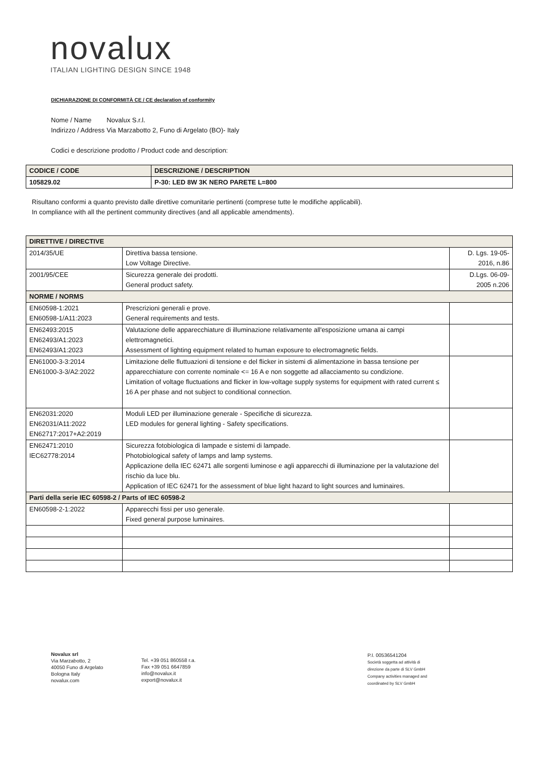novalux
ITALIAN LIGHTING DESIGN SINCE 1948
DICHIARAZIONE DI CONFORMITÀ CE / CE declaration of conformity
| Nome / Name | Novalux S.r.l. |
| Indirizzo / Address | Via Marzabotto 2, Funo di Argelato (BO)- Italy |
Codici e descrizione prodotto / Product code and description:
| CODICE / CODE | DESCRIZIONE / DESCRIPTION |
| --- | --- |
| 105829.02 | P-30: LED 8W 3K NERO PARETE L=800 |
Risultano conformi a quanto previsto dalle direttive comunitarie pertinenti (comprese tutte le modifiche applicabili).
In compliance with all the pertinent community directives (and all applicable amendments).
| DIRETTIVE / DIRECTIVE | | |
| 2014/35/UE | Direttiva bassa tensione. Low Voltage Directive. | D. Lgs. 19-05- 2016, n.86 |
| 2001/95/CEE | Sicurezza generale dei prodotti. General product safety. | D.Lgs. 06-09- 2005 n.206 |
| NORME / NORMS | | |
| EN60598-1:2021 EN60598-1/A11:2023 | Prescrizioni generali e prove. General requirements and tests. | |
| EN62493:2015 EN62493/A1:2023 EN62493/A1:2023 | Valutazione delle apparecchiature di illuminazione relativamente all'esposizione umana ai campi elettromagnetici. Assessment of lighting equipment related to human exposure to electromagnetic fields. | |
| EN61000-3-3:2014 EN61000-3-3/A2:2022 | Limitazione delle fluttuazioni di tensione e del flicker in sistemi di alimentazione in bassa tensione per apparecchiature con corrente nominale <= 16 A e non soggette ad allacciamento su condizione. Limitation of voltage fluctuations and flicker in low-voltage supply systems for equipment with rated current ≤ 16 A per phase and not subject to conditional connection. | |
| EN62031:2020 EN62031/A11:2022 EN62717:2017+A2:2019 | Moduli LED per illuminazione generale - Specifiche di sicurezza. LED modules for general lighting - Safety specifications. | |
| EN62471:2010 IEC62778:2014 | Sicurezza fotobiologica di lampade e sistemi di lampade. Photobiological safety of lamps and lamp systems. Applicazione della IEC 62471 alle sorgenti luminose e agli apparecchi di illuminazione per la valutazione del rischio da luce blu. Application of IEC 62471 for the assessment of blue light hazard to light sources and luminaires. | |
| Parti della serie IEC 60598-2 / Parts of IEC 60598-2 | | |
| EN60598-2-1:2022 | Apparecchi fissi per uso generale. Fixed general purpose luminaires. | |
Novalux srl
Via Marzabotto, 2
40050 Funo di Argelato
Bologna Italy
novalux.com
Tel. +39 051 860558 r.a.
Fax +39 051 6647859
info@novalux.it
export@novalux.it
P.I. 00536541204
Società soggetta ad attività di
direzione da parte di SLV GmbH
Company activities managed and
coordinated by SLV GmbH